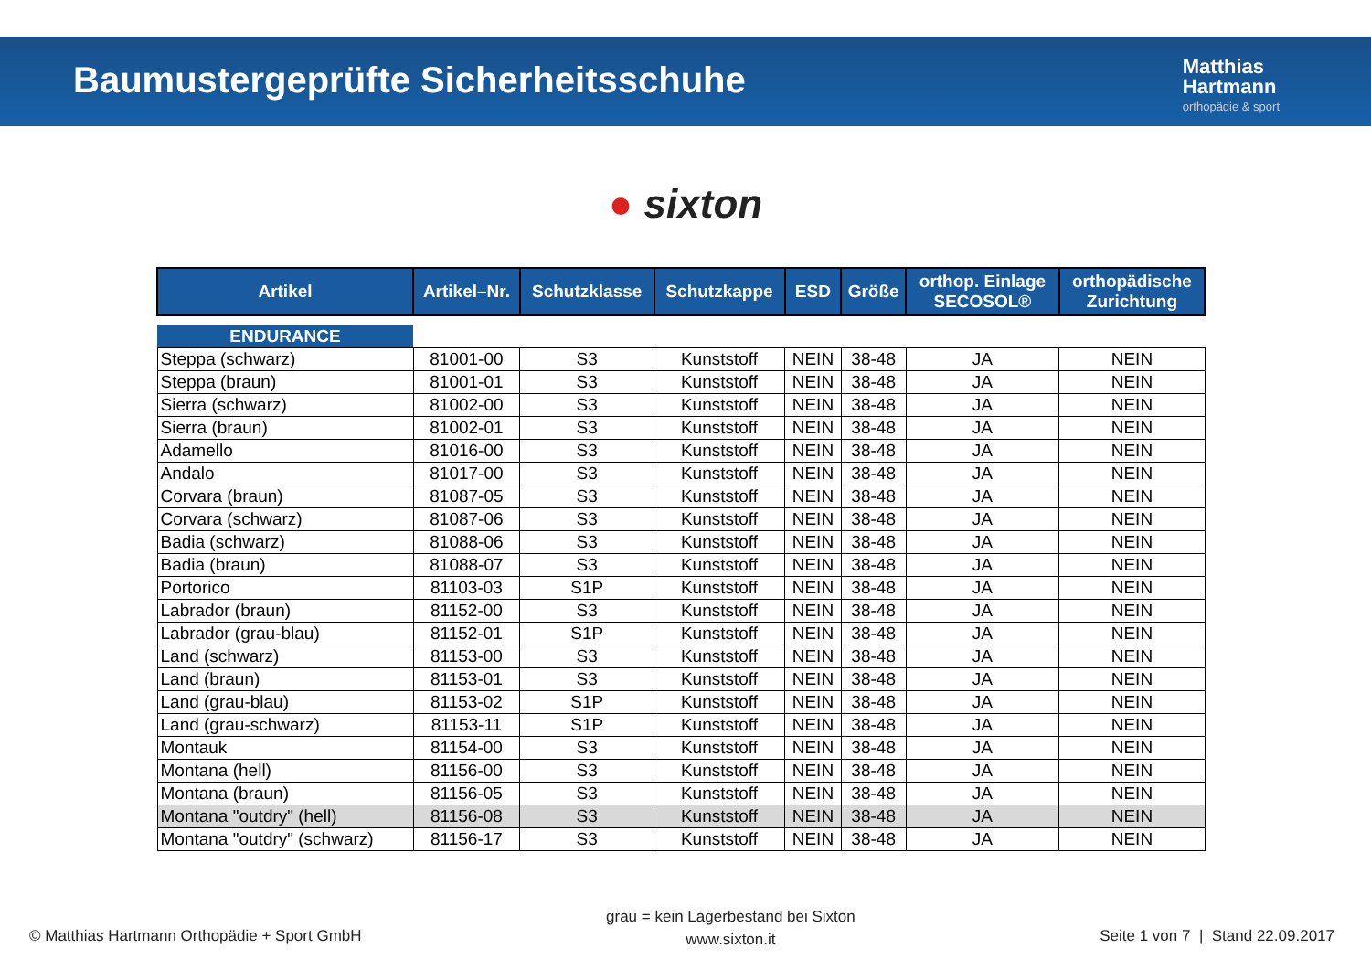Baumustergeprüfte Sicherheitsschuhe
Matthias
Hartmann
orthopädie & sport
● sixton
| Artikel | Artikel–Nr. | Schutzklasse | Schutzkappe | ESD | Größe | orthop. Einlage SECOSOL® | orthopädische Zurichtung |
| --- | --- | --- | --- | --- | --- | --- | --- |
| ENDURANCE | | | | | | | |
| Steppa (schwarz) | 81001-00 | S3 | Kunststoff | NEIN | 38-48 | JA | NEIN |
| Steppa (braun) | 81001-01 | S3 | Kunststoff | NEIN | 38-48 | JA | NEIN |
| Sierra (schwarz) | 81002-00 | S3 | Kunststoff | NEIN | 38-48 | JA | NEIN |
| Sierra (braun) | 81002-01 | S3 | Kunststoff | NEIN | 38-48 | JA | NEIN |
| Adamello | 81016-00 | S3 | Kunststoff | NEIN | 38-48 | JA | NEIN |
| Andalo | 81017-00 | S3 | Kunststoff | NEIN | 38-48 | JA | NEIN |
| Corvara (braun) | 81087-05 | S3 | Kunststoff | NEIN | 38-48 | JA | NEIN |
| Corvara (schwarz) | 81087-06 | S3 | Kunststoff | NEIN | 38-48 | JA | NEIN |
| Badia (schwarz) | 81088-06 | S3 | Kunststoff | NEIN | 38-48 | JA | NEIN |
| Badia (braun) | 81088-07 | S3 | Kunststoff | NEIN | 38-48 | JA | NEIN |
| Portorico | 81103-03 | S1P | Kunststoff | NEIN | 38-48 | JA | NEIN |
| Labrador (braun) | 81152-00 | S3 | Kunststoff | NEIN | 38-48 | JA | NEIN |
| Labrador (grau-blau) | 81152-01 | S1P | Kunststoff | NEIN | 38-48 | JA | NEIN |
| Land (schwarz) | 81153-00 | S3 | Kunststoff | NEIN | 38-48 | JA | NEIN |
| Land (braun) | 81153-01 | S3 | Kunststoff | NEIN | 38-48 | JA | NEIN |
| Land (grau-blau) | 81153-02 | S1P | Kunststoff | NEIN | 38-48 | JA | NEIN |
| Land (grau-schwarz) | 81153-11 | S1P | Kunststoff | NEIN | 38-48 | JA | NEIN |
| Montauk | 81154-00 | S3 | Kunststoff | NEIN | 38-48 | JA | NEIN |
| Montana (hell) | 81156-00 | S3 | Kunststoff | NEIN | 38-48 | JA | NEIN |
| Montana (braun) | 81156-05 | S3 | Kunststoff | NEIN | 38-48 | JA | NEIN |
| Montana "outdry" (hell) | 81156-08 | S3 | Kunststoff | NEIN | 38-48 | JA | NEIN |
| Montana "outdry" (schwarz) | 81156-17 | S3 | Kunststoff | NEIN | 38-48 | JA | NEIN |
© Matthias Hartmann Orthopädie + Sport GmbH
grau = kein Lagerbestand bei Sixton
www.sixton.it
Seite 1 von 7 | Stand 22.09.2017